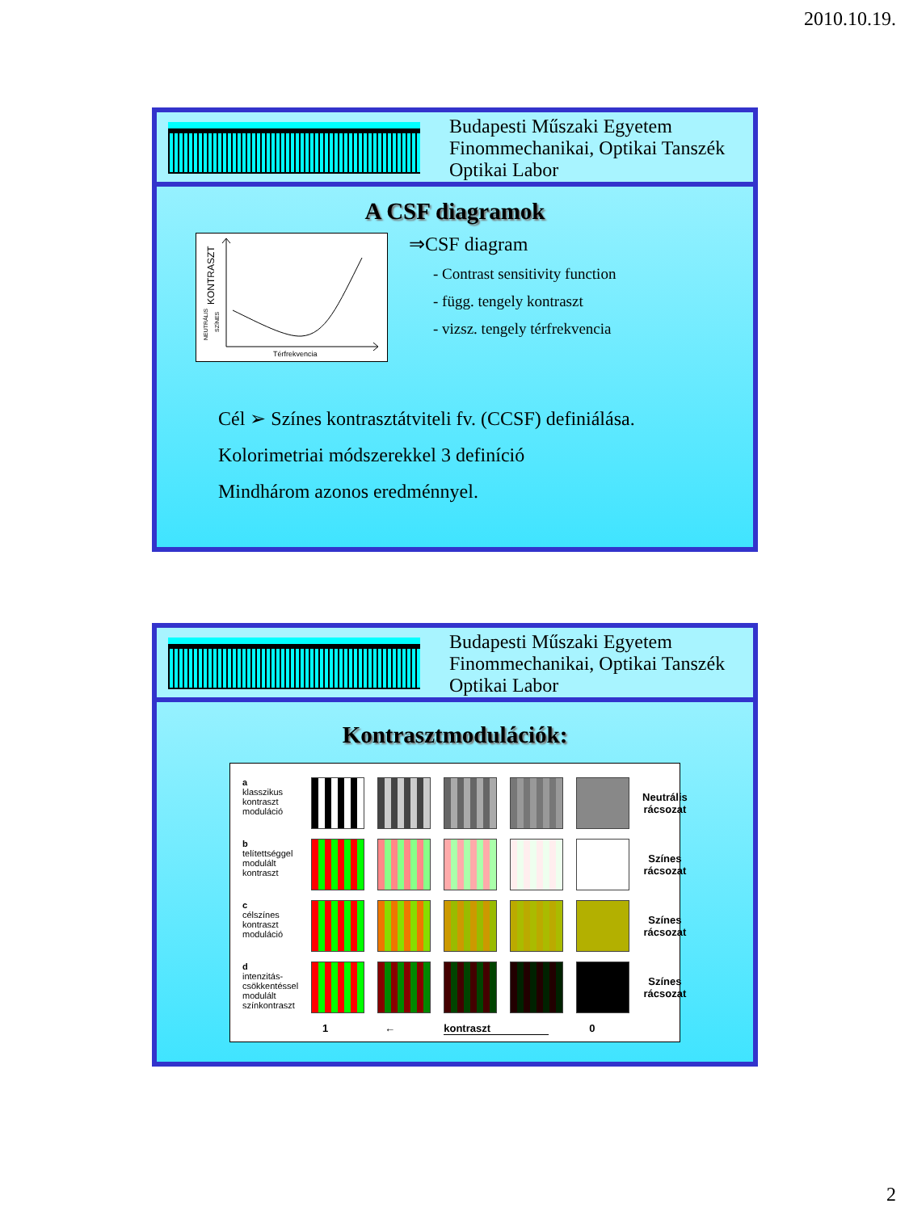2010.10.19.
Budapesti Műszaki Egyetem
Finommechanikai, Optikai Tanszék
Optikai Labor
A CSF diagramok
Térfrekvencia
KONTRASZT
NEUTRÁLIS
SZÍNES
⇒CSF diagram
- Contrast sensitivity function
- függ. tengely kontraszt
- vizsz. tengely térfrekvencia
Cél ➢ Színes kontrasztátviteli fv. (CCSF) definiálása.
Kolorimetriai módszerekkel 3 definíció
Mindhárom azonos eredménnyel.
Budapesti Műszaki Egyetem
Finommechanikai, Optikai Tanszék
Optikai Labor
Kontrasztmodulációk:
| a klasszikus kontraszt moduláció | | | | | | Neutrális rácsozat |
| b telítettséggel modulált kontraszt | | | | | | Színes rácsozat |
| c célszínes kontraszt moduláció | | | | | | Színes rácsozat |
| d intenzitás- csökkentéssel modulált színkontraszt | | | | | | Színes rácsozat |
1 ← kontraszt 0
2